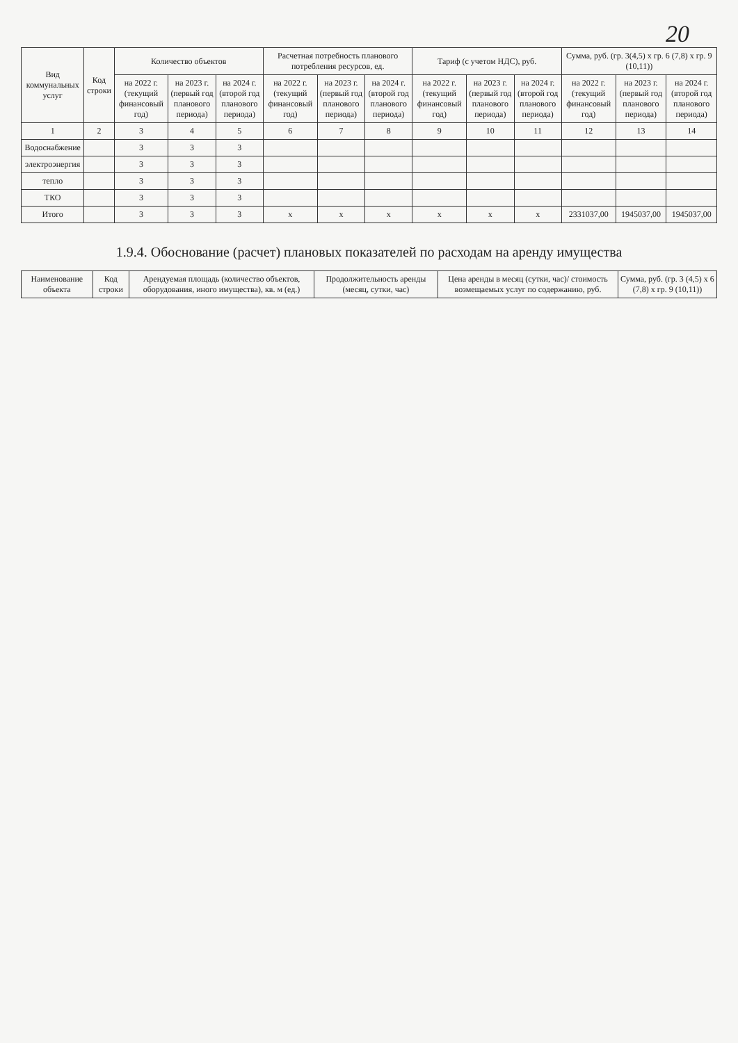20
| Вид коммунальных услуг | Код строки | Количество объектов | | | Расчетная потребность планового потребления ресурсов, ед. | | | Тариф (с учетом НДС), руб. | | | Сумма, руб. (гр. 3(4,5) х гр. 6 (7,8) х гр. 9 (10,11)) | | |
| --- | --- | --- | --- | --- | --- | --- | --- | --- | --- | --- | --- | --- | --- |
| | | на 2022 г. (текущий финансовый год) | на 2023 г. (первый год планового периода) | на 2024 г. (второй год планового периода) | на 2022 г. (текущий финансовый год) | на 2023 г. (первый год планового периода) | на 2024 г. (второй год планового периода) | на 2022 г. (текущий финансовый год) | на 2023 г. (первый год планового периода) | на 2024 г. (второй год планового периода) | на 2022 г. (текущий финансовый год) | на 2023 г. (первый год планового периода) | на 2024 г. (второй год планового периода) |
| 1 | 2 | 3 | 4 | 5 | 6 | 7 | 8 | 9 | 10 | 11 | 12 | 13 | 14 |
| Водоснабжение | | 3 | 3 | 3 | | | | | | | | | |
| электроэнергия | | 3 | 3 | 3 | | | | | | | | | |
| тепло | | 3 | 3 | 3 | | | | | | | | | |
| ТКО | | 3 | 3 | 3 | | | | | | | | | |
| Итого | | 3 | 3 | 3 | х | х | х | х | х | х | 2331037,00 | 1945037,00 | 1945037,00 |
1.9.4. Обоснование (расчет) плановых показателей по расходам на аренду имущества
| Наименование объекта | Код строки | Арендуемая площадь (количество объектов, оборудования, иного имущества), кв. м (ед.) | Продолжительность аренды (месяц, сутки, час) | Цена аренды в месяц (сутки, час)/ стоимость возмещаемых услуг по содержанию, руб. | Сумма, руб. (гр. 3 (4,5) х 6 (7,8) х гр. 9 (10,11)) |
| --- | --- | --- | --- | --- | --- |